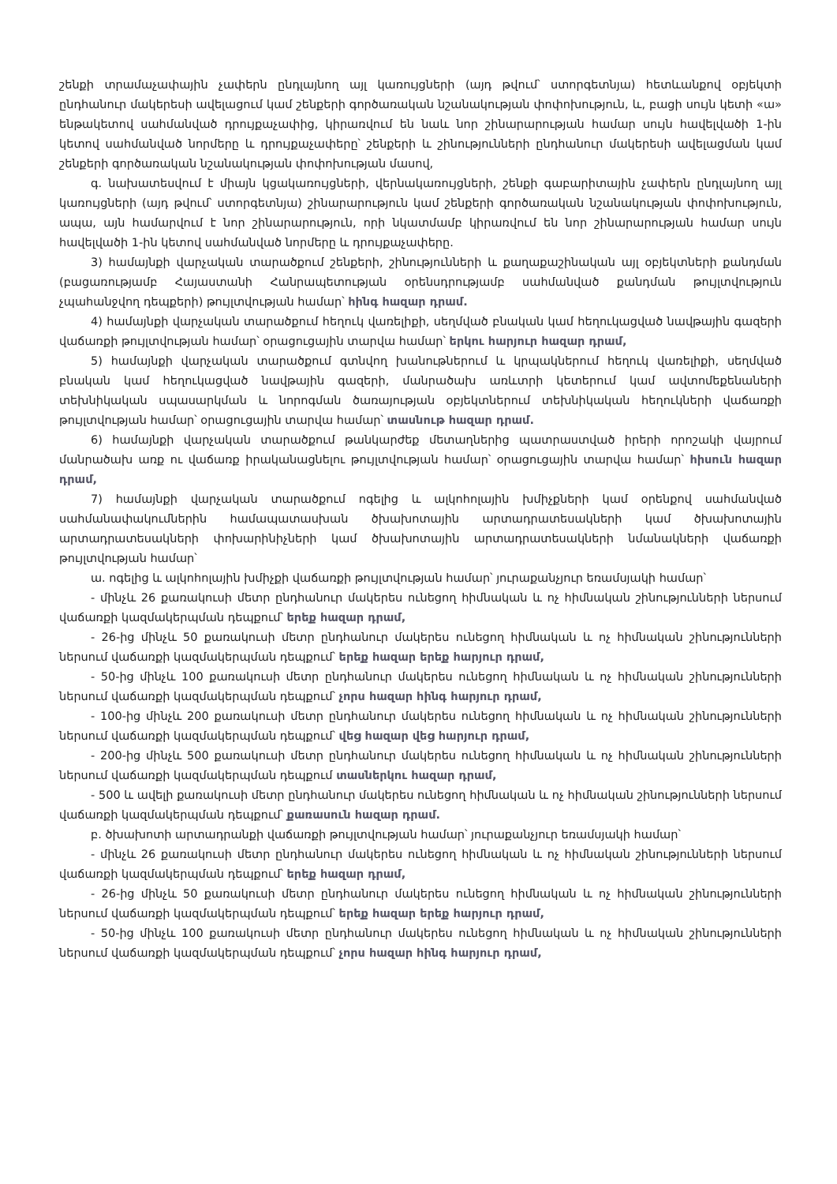շենքի տրամաչափային չափերն ընդլայնող այլ կառույցների (այդ թվում՝ ստորգետնյա) հետևանքով օբյեկտի ընդհանուր մակերեսի ավելացում կամ շենքերի գործառական նշանակության փոփոխություն, և, բացի սույն կետի «ա» ենթակետով սահմանված դրույքաչափից, կիրառվում են նաև նոր շինարարության համար սույն հավելվածի 1-ին կետով սահմանված նորմերը և դրույքաչափերը՝ շենքերի և շինությունների ընդհանուր մակերեսի ավելացման կամ շենքերի գործառական նշանակության փոփոխության մասով,
գ. նախատեսվում է միայն կցակառույցների, վերնակառույցների, շենքի գաբարիտային չափերն ընդլայնող այլ կառույցների (այդ թվում՝ ստորգետնյա) շինարարություն կամ շենքերի գործառական նշանակության փոփոխություն, ապա, այն համարվում է նոր շինարարություն, որի նկատմամբ կիրառվում են նոր շինարարության համար սույն հավելվածի 1-ին կետով սահմանված նորմերը և դրույքաչափերը.
3) համայնքի վարչական տարածքում շենքերի, շինությունների և քաղաքաշինական այլ օբյեկտների քանդման (բացառությամբ Հայաստանի Հանրապետության օրենսդրությամբ սահմանված քանդման թույլտվություն չպահանջվող դեպքերի) թույլտվության համար՝ հինգ հազար դրամ.
4) համայնքի վարչական տարածքում հեղուկ վառելիքի, սեղմված բնական կամ հեղուկացված նավթային գազերի վաճառքի թույլտվության համար՝ օրացուցային տարվա համար՝ երկու հարյուր հազար դրամ,
5) համայնքի վարչական տարածքում գտնվող խանութներում և կրպակներում հեղուկ վառելիքի, սեղմված բնական կամ հեղուկացված նավթային գազերի, մանրածախ առևտրի կետերում կամ ավտոմեքենաների տեխնիկական սպասարկման և նորոգման ծառայության օբյեկտներում տեխնիկական հեղուկների վաճառքի թույլտվության համար՝ օրացուցային տարվա համար՝ տասնութ հազար դրամ.
6) համայնքի վարչական տարածքում թանկարժեք մետաղներից պատրաստված իրերի որոշակի վայրում մանրածախ առք ու վաճառք իրականացնելու թույլտվության համար՝ օրացուցային տարվա համար՝ հիսուն հազար դրամ,
7) համայնքի վարչական տարածքում ոգելից և ալկոհոլային խմիչքների կամ օրենքով սահմանված սահմանափակումներին համապատասխան ծխախոտային արտադրատեսակների կամ ծխախոտային արտադրատեսակների փոխարինիչների կամ ծխախոտային արտադրատեսակների նմանակների վաճառքի թույլտվության համար՝
ա. ոգելից և ալկոհոլային խմիչքի վաճառքի թույլտվության համար՝ յուրաքանչյուր եռամսյակի համար՝
- մինչև 26 քառակուսի մետր ընդհանուր մակերես ունեցող հիմնական և ոչ հիմնական շինությունների ներսում վաճառքի կազմակերպման դեպքում՝ երեք հազար դրամ,
- 26-ից մինչև 50 քառակուսի մետր ընդհանուր մակերես ունեցող հիմնական և ոչ հիմնական շինությունների ներսում վաճառքի կազմակերպման դեպքում՝ երեք հազար երեք հարյուր դրամ,
- 50-ից մինչև 100 քառակուսի մետր ընդհանուր մակերես ունեցող հիմնական և ոչ հիմնական շինությունների ներսում վաճառքի կազմակերպման դեպքում՝ չորս հազար հինգ հարյուր դրամ,
- 100-ից մինչև 200 քառակուսի մետր ընդհանուր մակերես ունեցող հիմնական և ոչ հիմնական շինությունների ներսում վաճառքի կազմակերպման դեպքում՝ վեց հազար վեց հարյուր դրամ,
- 200-ից մինչև 500 քառակուսի մետր ընդհանուր մակերես ունեցող հիմնական և ոչ հիմնական շինությունների ներսում վաճառքի կազմակերպման դեպքում տասներկու հազար դրամ,
- 500 և ավելի քառակուսի մետր ընդհանուր մակերես ունեցող հիմնական և ոչ հիմնական շինությունների ներսում վաճառքի կազմակերպման դեպքում՝ քառասուն հազար դրամ.
բ. ծխախոտի արտադրանքի վաճառքի թույլտվության համար՝ յուրաքանչյուր եռամսյակի համար՝
- մինչև 26 քառակուսի մետր ընդհանուր մակերես ունեցող հիմնական և ոչ հիմնական շինությունների ներսում վաճառքի կազմակերպման դեպքում՝ երեք հազար դրամ,
- 26-ից մինչև 50 քառակուսի մետր ընդհանուր մակերես ունեցող հիմնական և ոչ հիմնական շինությունների ներսում վաճառքի կազմակերպման դեպքում՝ երեք հազար երեք հարյուր դրամ,
- 50-ից մինչև 100 քառակուսի մետր ընդհանուր մակերես ունեցող հիմնական և ոչ հիմնական շինությունների ներսում վաճառքի կազմակերպման դեպքում՝ չորս հազար հինգ հարյուր դրամ,